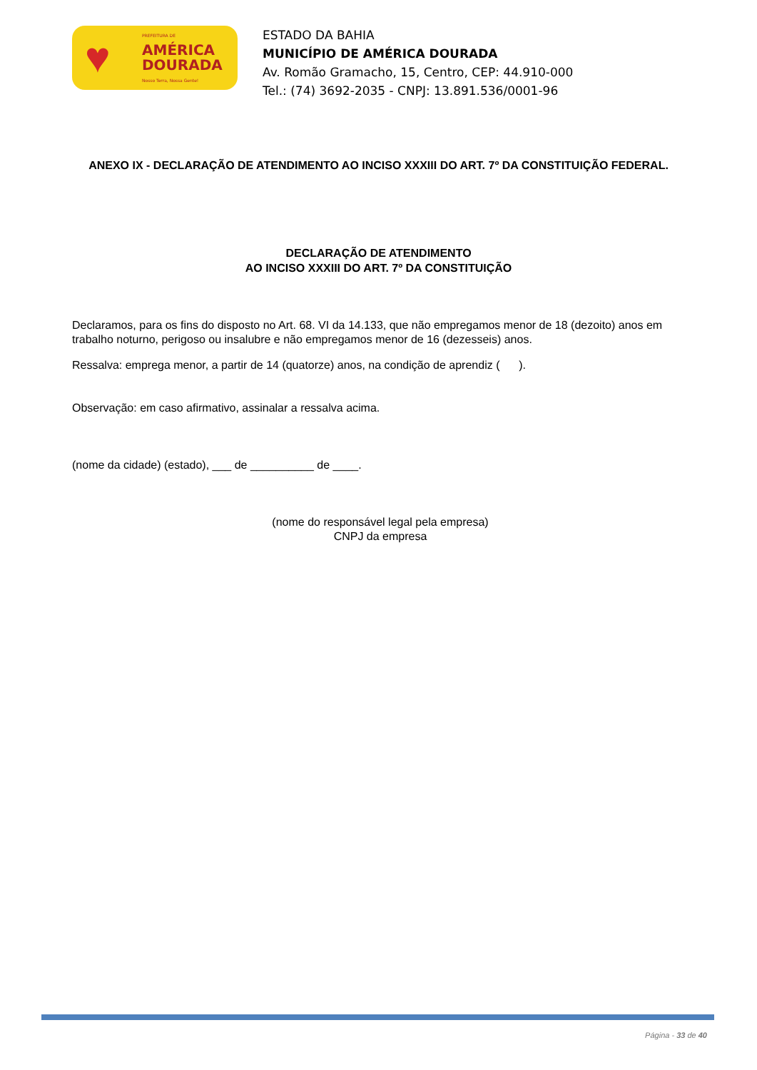♥
PREFEITURA DE
AMÉRICA
DOURADA
Nosso Terra, Nossa Gente!
ESTADO DA BAHIA
MUNICÍPIO DE AMÉRICA DOURADA
Av. Romão Gramacho, 15, Centro, CEP: 44.910-000
Tel.: (74) 3692-2035 - CNPJ: 13.891.536/0001-96
ANEXO IX - DECLARAÇÃO DE ATENDIMENTO AO INCISO XXXIII DO ART. 7º DA CONSTITUIÇÃO FEDERAL.
DECLARAÇÃO DE ATENDIMENTO
AO INCISO XXXIII DO ART. 7º DA CONSTITUIÇÃO
Declaramos, para os fins do disposto no Art. 68. VI da 14.133, que não empregamos menor de 18 (dezoito) anos em trabalho noturno, perigoso ou insalubre e não empregamos menor de 16 (dezesseis) anos.
Ressalva: emprega menor, a partir de 14 (quatorze) anos, na condição de aprendiz ( ).
Observação: em caso afirmativo, assinalar a ressalva acima.
(nome da cidade) (estado), ___ de __________ de ____.
(nome do responsável legal pela empresa)
CNPJ da empresa
Página - 33 de 40